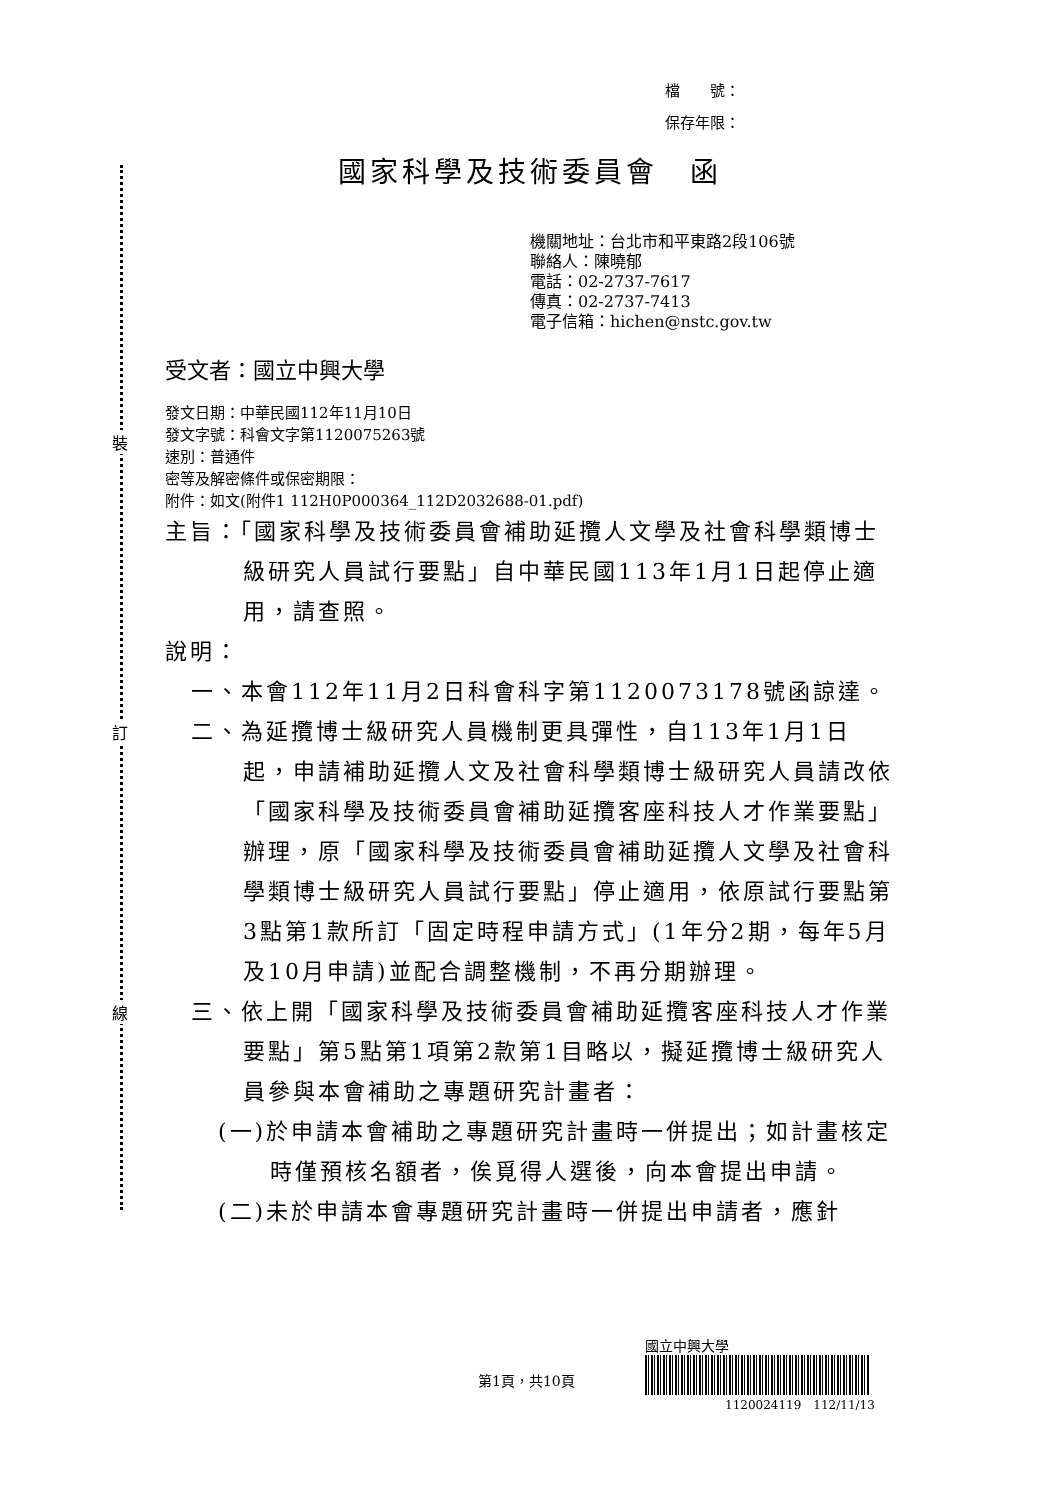裝
訂
線
檔　　號：
保存年限：
國家科學及技術委員會　函
機關地址：台北市和平東路2段106號
聯絡人：陳曉郁
電話：02-2737-7617
傳真：02-2737-7413
電子信箱：hichen@nstc.gov.tw
受文者：國立中興大學
發文日期：中華民國112年11月10日
發文字號：科會文字第1120075263號
速別：普通件
密等及解密條件或保密期限：
附件：如文(附件1 112H0P000364_112D2032688-01.pdf)
主旨：「國家科學及技術委員會補助延攬人文學及社會科學類博士級研究人員試行要點」自中華民國113年1月1日起停止適用，請查照。
說明：
一、本會112年11月2日科會科字第1120073178號函諒達。
二、為延攬博士級研究人員機制更具彈性，自113年1月1日起，申請補助延攬人文及社會科學類博士級研究人員請改依「國家科學及技術委員會補助延攬客座科技人才作業要點」辦理，原「國家科學及技術委員會補助延攬人文學及社會科學類博士級研究人員試行要點」停止適用，依原試行要點第3點第1款所訂「固定時程申請方式」(1年分2期，每年5月及10月申請)並配合調整機制，不再分期辦理。
三、依上開「國家科學及技術委員會補助延攬客座科技人才作業要點」第5點第1項第2款第1目略以，擬延攬博士級研究人員參與本會補助之專題研究計畫者：
(一)於申請本會補助之專題研究計畫時一併提出；如計畫核定時僅預核名額者，俟覓得人選後，向本會提出申請。
(二)未於申請本會專題研究計畫時一併提出申請者，應針
第1頁，共10頁
國立中興大學
1120024119　112/11/13